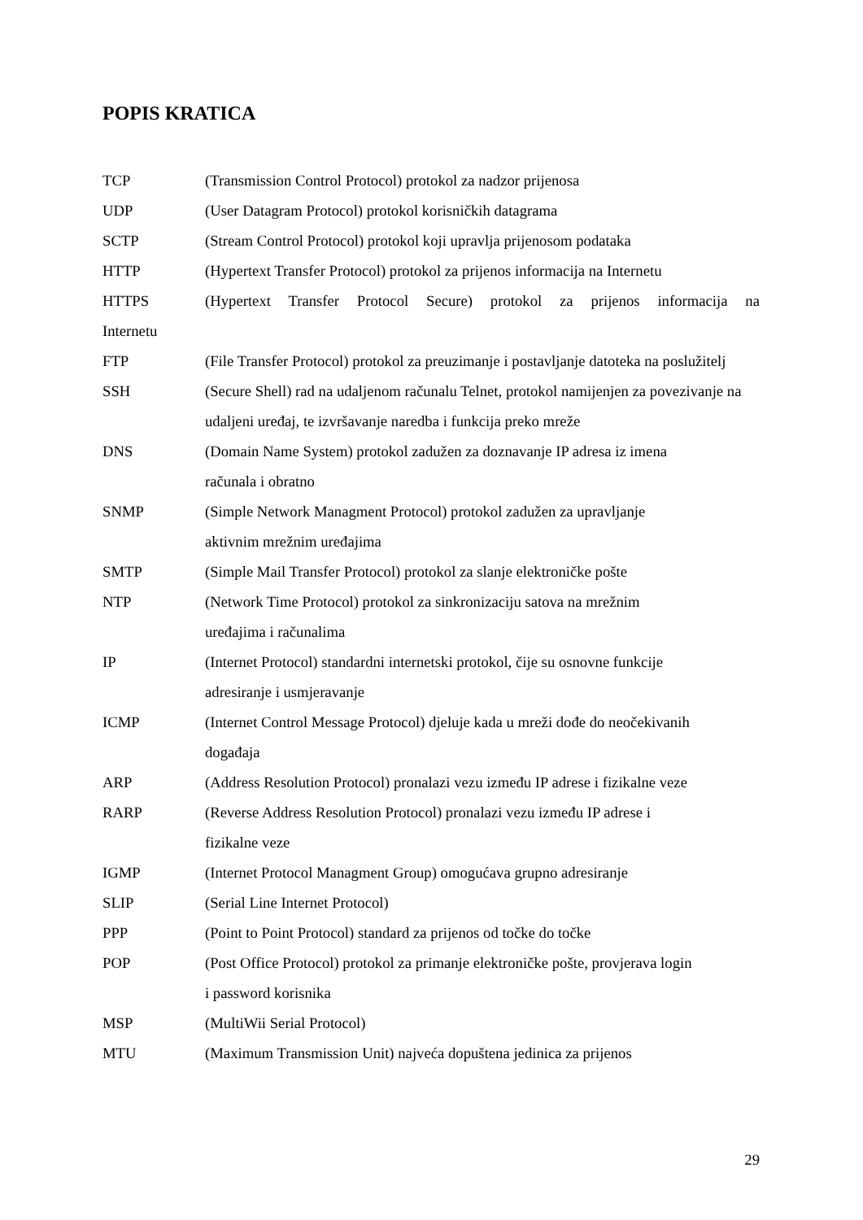POPIS KRATICA
TCP (Transmission Control Protocol) protokol za nadzor prijenosa
UDP (User Datagram Protocol) protokol korisničkih datagrama
SCTP (Stream Control Protocol) protokol koji upravlja prijenosom podataka
HTTP (Hypertext Transfer Protocol) protokol za prijenos informacija na Internetu
HTTPS (Hypertext Transfer Protocol Secure) protokol za prijenos informacija na
Internetu
FTP (File Transfer Protocol) protokol za preuzimanje i postavljanje datoteka na poslužitelj
SSH (Secure Shell) rad na udaljenom računalu Telnet, protokol namijenjen za povezivanje na udaljeni uređaj, te izvršavanje naredba i funkcija preko mreže
DNS (Domain Name System) protokol zadužen za doznavanje IP adresa iz imena
računala i obratno
SNMP (Simple Network Managment Protocol) protokol zadužen za upravljanje
aktivnim mrežnim uređajima
SMTP (Simple Mail Transfer Protocol) protokol za slanje elektroničke pošte
NTP (Network Time Protocol) protokol za sinkronizaciju satova na mrežnim
uređajima i računalima
IP (Internet Protocol) standardni internetski protokol, čije su osnovne funkcije
adresiranje i usmjeravanje
ICMP (Internet Control Message Protocol) djeluje kada u mreži dođe do neočekivanih
događaja
ARP (Address Resolution Protocol) pronalazi vezu između IP adrese i fizikalne veze
RARP (Reverse Address Resolution Protocol) pronalazi vezu između IP adrese i
fizikalne veze
IGMP (Internet Protocol Managment Group) omogućava grupno adresiranje
SLIP (Serial Line Internet Protocol)
PPP (Point to Point Protocol) standard za prijenos od točke do točke
POP (Post Office Protocol) protokol za primanje elektroničke pošte, provjerava login
i password korisnika
MSP (MultiWii Serial Protocol)
MTU (Maximum Transmission Unit) najveća dopuštena jedinica za prijenos
29